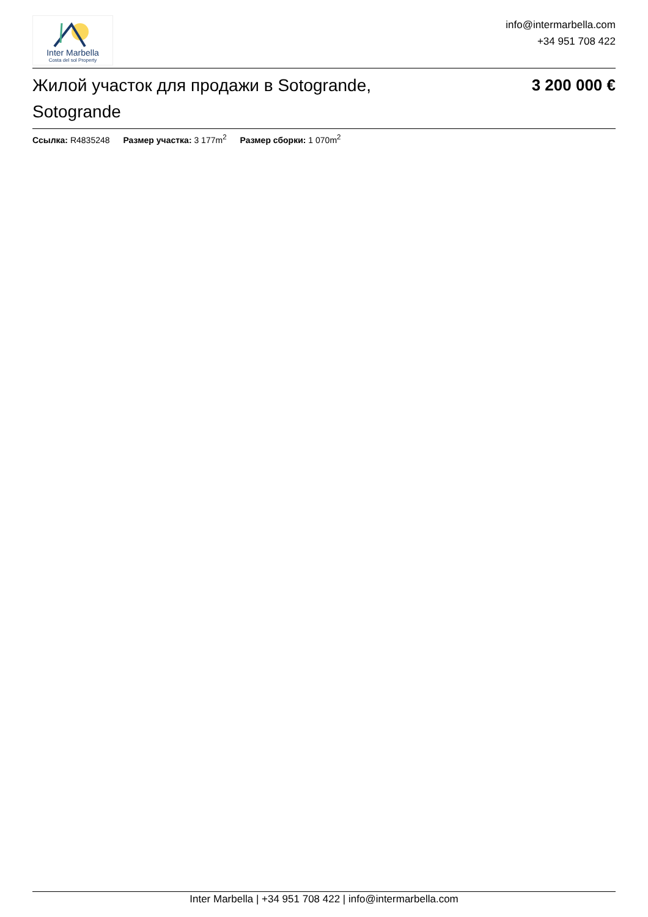Inter Marbella
Costa del sol Property
info@intermarbella.com
+34 951 708 422
Жилой участок для продажи в Sotogrande, Sotogrande
3 200 000 €
Ссылка: R4835248 Размер участка: 3 177m<sup>2</sup> Размер сборки: 1 070m<sup>2</sup>
Inter Marbella | +34 951 708 422 | info@intermarbella.com